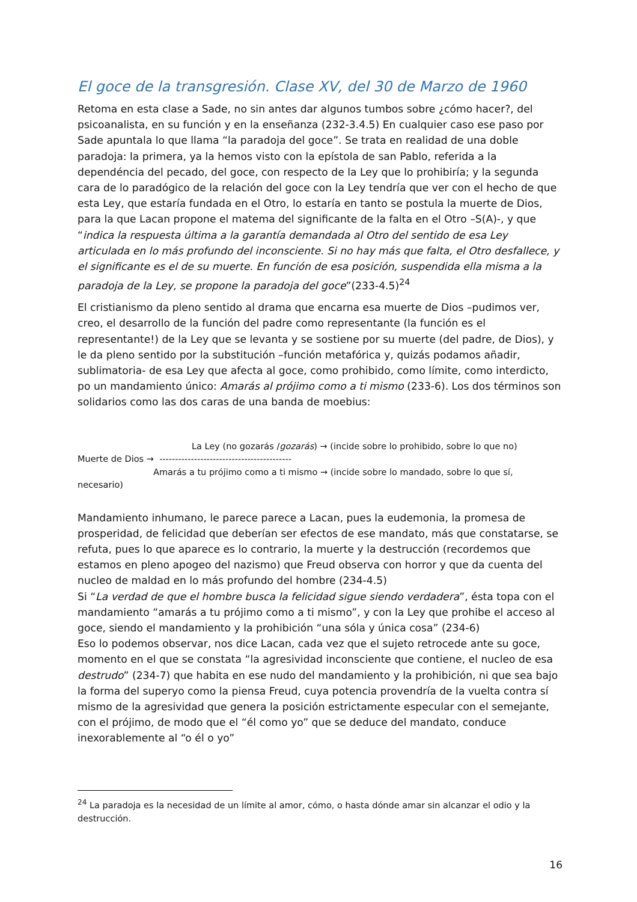El goce de la transgresión. Clase XV, del 30 de Marzo de 1960
Retoma en esta clase a Sade, no sin antes dar algunos tumbos sobre ¿cómo hacer?, del psicoanalista, en su función y en la enseñanza (232-3.4.5) En cualquier caso ese paso por Sade apuntala lo que llama “la paradoja del goce”. Se trata en realidad de una doble paradoja: la primera, ya la hemos visto con la epístola de san Pablo, referida a la dependéncia del pecado, del goce, con respecto de la Ley que lo prohibiría; y la segunda cara de lo paradógico de la relación del goce con la Ley tendría que ver con el hecho de que esta Ley, que estaría fundada en el Otro, lo estaría en tanto se postula la muerte de Dios, para la que Lacan propone el matema del significante de la falta en el Otro –S(A)-, y que “indica la respuesta última a la garantía demandada al Otro del sentido de esa Ley articulada en lo más profundo del inconsciente. Si no hay más que falta, el Otro desfallece, y el significante es el de su muerte. En función de esa posición, suspendida ella misma a la paradoja de la Ley, se propone la paradoja del goce”(233-4.5)<sup>24</sup>
El cristianismo da pleno sentido al drama que encarna esa muerte de Dios –pudimos ver, creo, el desarrollo de la función del padre como representante (la función es el representante!) de la Ley que se levanta y se sostiene por su muerte (del padre, de Dios), y le da pleno sentido por la substitución –función metafórica y, quizás podamos añadir, sublimatoria- de esa Ley que afecta al goce, como prohibido, como límite, como interdicto, po un mandamiento único: Amarás al prójimo como a ti mismo (233-6). Los dos términos son solidarios como las dos caras de una banda de moebius:
La Ley (no gozarás /gozarás) → (incide sobre lo prohibido, sobre lo que no)
Muerte de Dios → ------------------------------------------
Amarás a tu prójimo como a ti mismo → (incide sobre lo mandado, sobre lo que sí,
necesario)
Mandamiento inhumano, le parece parece a Lacan, pues la eudemonia, la promesa de prosperidad, de felicidad que deberían ser efectos de ese mandato, más que constatarse, se refuta, pues lo que aparece es lo contrario, la muerte y la destrucción (recordemos que estamos en pleno apogeo del nazismo) que Freud observa con horror y que da cuenta del nucleo de maldad en lo más profundo del hombre (234-4.5)
Si “La verdad de que el hombre busca la felicidad sigue siendo verdadera”, ésta topa con el mandamiento “amarás a tu prójimo como a ti mismo”, y con la Ley que prohibe el acceso al goce, siendo el mandamiento y la prohibición “una sóla y única cosa” (234-6)
Eso lo podemos observar, nos dice Lacan, cada vez que el sujeto retrocede ante su goce, momento en el que se constata “la agresividad inconsciente que contiene, el nucleo de esa destrudo” (234-7) que habita en ese nudo del mandamiento y la prohibición, ni que sea bajo la forma del superyo como la piensa Freud, cuya potencia provendría de la vuelta contra sí mismo de la agresividad que genera la posición estrictamente especular con el semejante, con el prójimo, de modo que el “él como yo” que se deduce del mandato, conduce inexorablemente al “o él o yo”
<sup>24</sup> La paradoja es la necesidad de un límite al amor, cómo, o hasta dónde amar sin alcanzar el odio y la destrucción.
16